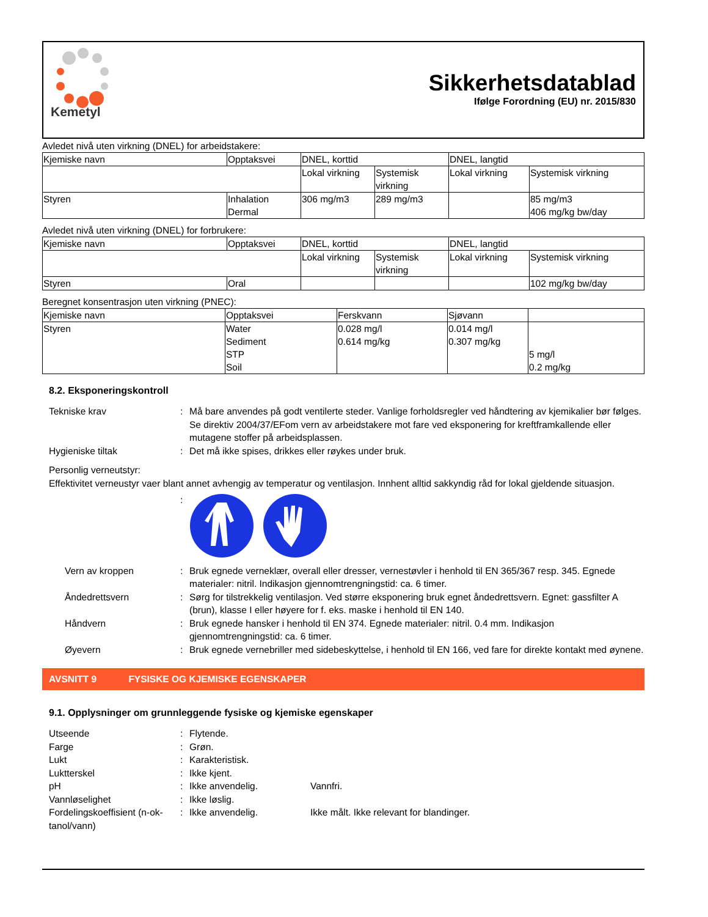Kemetyl
Sikkerhetsdatablad
Ifølge Forordning (EU) nr. 2015/830
Avledet nivå uten virkning (DNEL) for arbeidstakere:
| Kjemiske navn | Opptaksvei | DNEL, korttid | | DNEL, langtid | |
| --- | --- | --- | --- | --- | --- |
| | | Lokal virkning | Systemisk virkning | Lokal virkning | Systemisk virkning |
| Styren | Inhalation Dermal | 306 mg/m3 | 289 mg/m3 | | 85 mg/m3 406 mg/kg bw/day |
Avledet nivå uten virkning (DNEL) for forbrukere:
| Kjemiske navn | Opptaksvei | DNEL, korttid | | DNEL, langtid | |
| --- | --- | --- | --- | --- | --- |
| | | Lokal virkning | Systemisk virkning | Lokal virkning | Systemisk virkning |
| Styren | Oral | | | | 102 mg/kg bw/day |
Beregnet konsentrasjon uten virkning (PNEC):
| Kjemiske navn | Opptaksvei | Ferskvann | Sjøvann | |
| --- | --- | --- | --- | --- |
| Styren | Water Sediment STP Soil | 0.028 mg/l 0.614 mg/kg | 0.014 mg/l 0.307 mg/kg | 5 mg/l 0.2 mg/kg |
8.2. Eksponeringskontroll
Tekniske krav
:
Må bare anvendes på godt ventilerte steder. Vanlige forholdsregler ved håndtering av kjemikalier bør følges. Se direktiv 2004/37/EFom vern av arbeidstakere mot fare ved eksponering for kreftframkallende eller mutagene stoffer på arbeidsplassen.
Hygieniske tiltak
:
Det må ikke spises, drikkes eller røykes under bruk.
Personlig verneutstyr:
Effektivitet verneustyr vaer blant annet avhengig av temperatur og ventilasjon. Innhent alltid sakkyndig råd for lokal gjeldende situasjon.
:
Vern av kroppen
:
Bruk egnede verneklær, overall eller dresser, vernestøvler i henhold til EN 365/367 resp. 345. Egnede materialer: nitril. Indikasjon gjennomtrengningstid: ca. 6 timer.
Åndedrettsvern
:
Sørg for tilstrekkelig ventilasjon. Ved større eksponering bruk egnet åndedrettsvern. Egnet: gassfilter A (brun), klasse I eller høyere for f. eks. maske i henhold til EN 140.
Håndvern
:
Bruk egnede hansker i henhold til EN 374. Egnede materialer: nitril. 0.4 mm. Indikasjon gjennomtrengningstid: ca. 6 timer.
Øyevern
:
Bruk egnede vernebriller med sidebeskyttelse, i henhold til EN 166, ved fare for direkte kontakt med øynene.
AVSNITT 9 FYSISKE OG KJEMISKE EGENSKAPER
9.1. Opplysninger om grunnleggende fysiske og kjemiske egenskaper
Utseende
:
Flytende.
Farge
:
Grøn.
Lukt
:
Karakteristisk.
Luktterskel
:
Ikke kjent.
pH
:
Ikke anvendelig.
Vannfri.
Vannløselighet
:
Ikke løslig.
Fordelingskoeffisient (n-ok-tanol/vann)
:
Ikke anvendelig.
Ikke målt. Ikke relevant for blandinger.